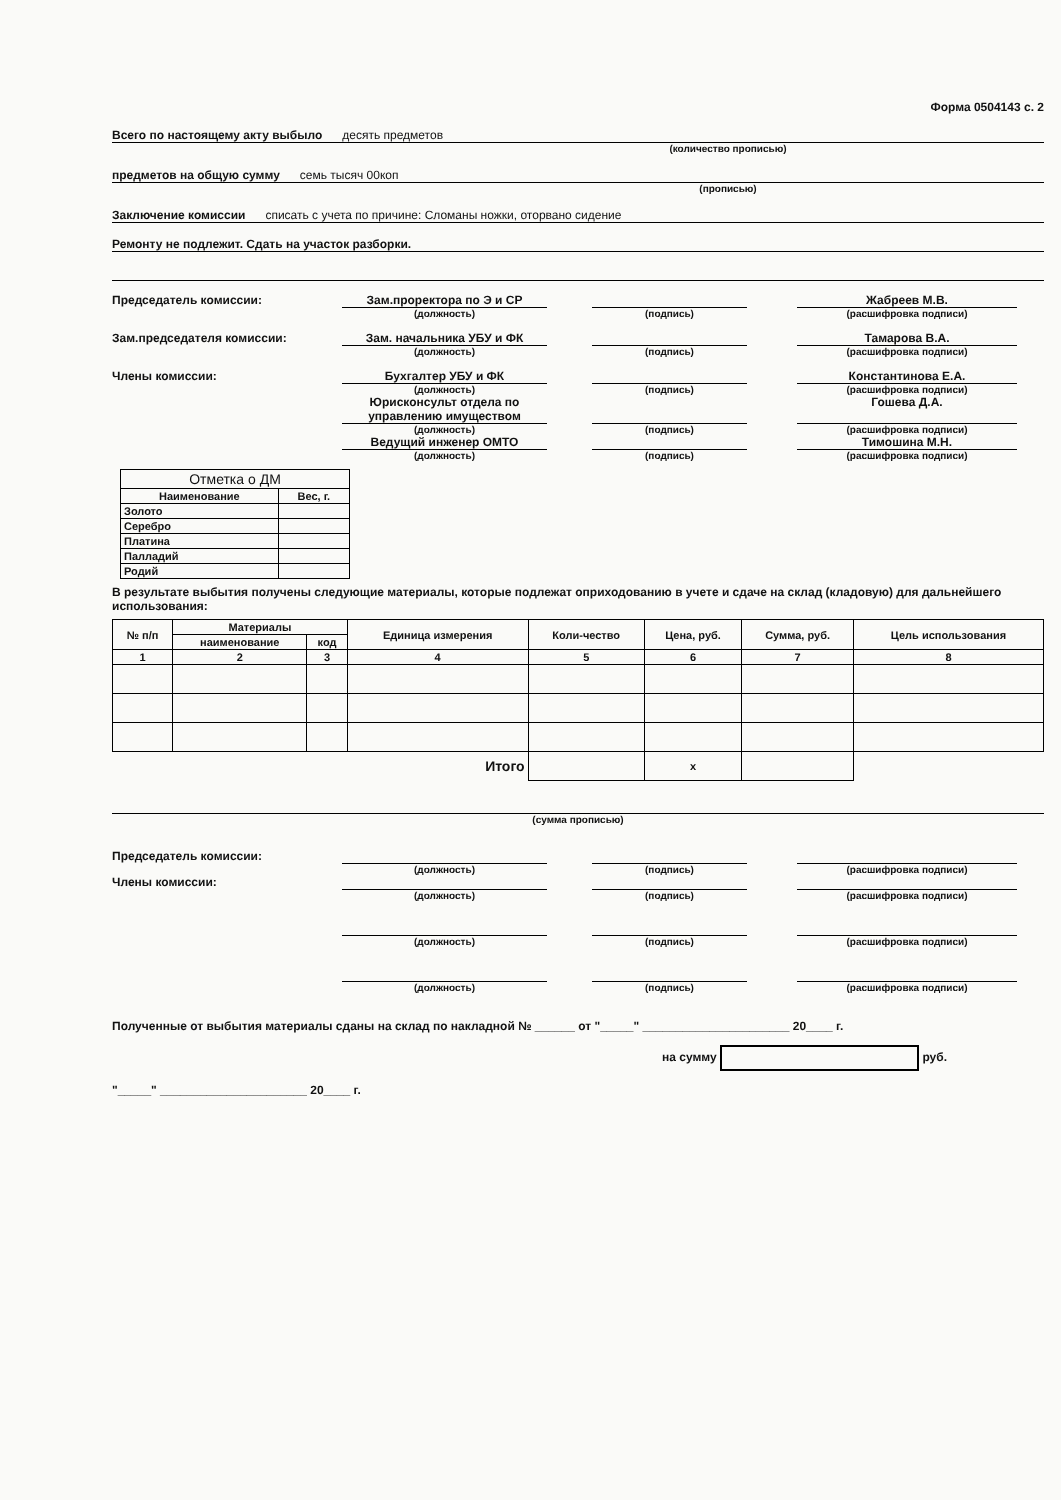Форма 0504143 с. 2
Всего по настоящему акту выбыло десять предметов
(количество прописью)
предметов на общую сумму семь тысяч 00коп
(прописью)
Заключение комиссии списать с учета по причине: Сломаны ножки, оторвано сидение
Ремонту не подлежит. Сдать на участок разборки.
Председатель комиссии:
Зам.проректора по Э и СР
Жабреев М.В.
(должность)
(подпись)
(расшифровка подписи)
Зам.председателя комиссии:
Зам. начальника УБУ и ФК
Тамарова В.А.
(должность)
(подпись)
(расшифровка подписи)
Члены комиссии:
Бухгалтер УБУ и ФК
Константинова Е.А.
(должность)
(подпись)
(расшифровка подписи)
Юрисконсульт отдела по управлению имуществом
Гошева Д.А.
(должность)
(подпись)
(расшифровка подписи)
Ведущий инженер ОМТО
Тимошина М.Н.
(должность)
(подпись)
(расшифровка подписи)
| Отметка о ДМ | |
| --- | --- |
| Наименование | Вес, г. |
| Золото | |
| Серебро | |
| Платина | |
| Палладий | |
| Родий | |
В результате выбытия получены следующие материалы, которые подлежат оприходованию в учете и сдаче на склад (кладовую) для дальнейшего использования:
| № п/п | Материалы | | Единица измерения | Коли-чество | Цена, руб. | Сумма, руб. | Цель использования |
| --- | --- | --- | --- | --- | --- | --- | --- |
| | наименование | код | | | | | |
| 1 | 2 | 3 | 4 | 5 | 6 | 7 | 8 |
| Итого | | | | | х | | |
(сумма прописью)
Председатель комиссии:
(должность)
(подпись)
(расшифровка подписи)
Члены комиссии:
(должность)
(подпись)
(расшифровка подписи)
(должность)
(подпись)
(расшифровка подписи)
(должность)
(подпись)
(расшифровка подписи)
Полученные от выбытия материалы сданы на склад по накладной № ______ от "_____" ______________________ 20____ г.
на сумму руб.
"_____" ______________________ 20____ г.